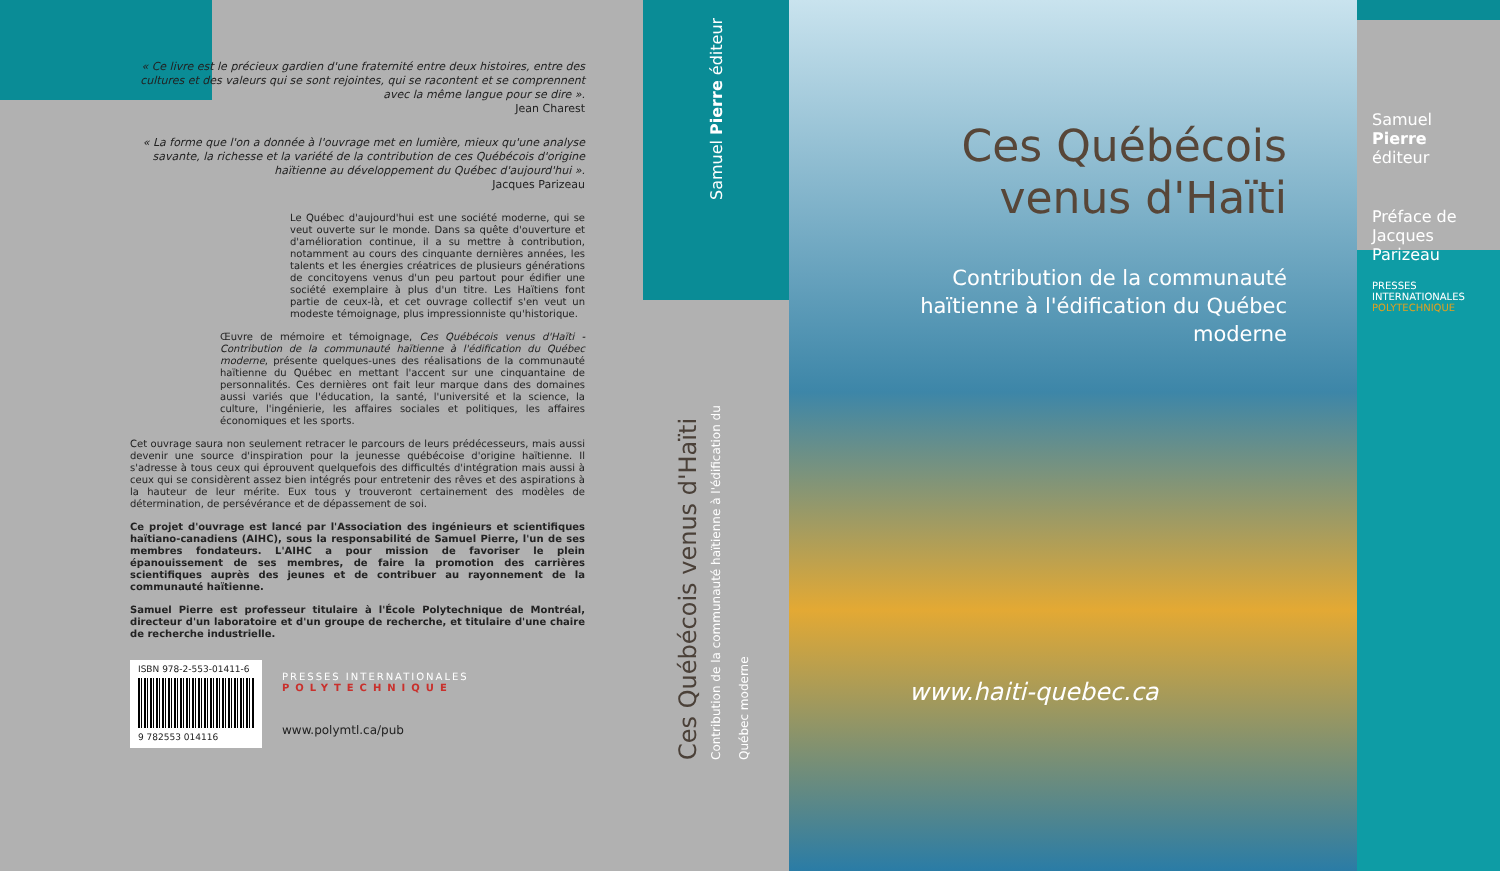« Ce livre est le précieux gardien d'une fraternité entre deux histoires, entre des cultures et des valeurs qui se sont rejointes, qui se racontent et se comprennent avec la même langue pour se dire ».
Jean Charest
« La forme que l'on a donnée à l'ouvrage met en lumière, mieux qu'une analyse savante, la richesse et la variété de la contribution de ces Québécois d'origine haïtienne au développement du Québec d'aujourd'hui ».
Jacques Parizeau
Le Québec d'aujourd'hui est une société moderne, qui se veut ouverte sur le monde. Dans sa quête d'ouverture et d'amélioration continue, il a su mettre à contribution, notamment au cours des cinquante dernières années, les talents et les énergies créatrices de plusieurs générations de concitoyens venus d'un peu partout pour édifier une société exemplaire à plus d'un titre. Les Haïtiens font partie de ceux-là, et cet ouvrage collectif s'en veut un modeste témoignage, plus impressionniste qu'historique.
Œuvre de mémoire et témoignage, Ces Québécois venus d'Haïti - Contribution de la communauté haïtienne à l'édification du Québec moderne, présente quelques-unes des réalisations de la communauté haïtienne du Québec en mettant l'accent sur une cinquantaine de personnalités. Ces dernières ont fait leur marque dans des domaines aussi variés que l'éducation, la santé, l'université et la science, la culture, l'ingénierie, les affaires sociales et politiques, les affaires économiques et les sports.
Cet ouvrage saura non seulement retracer le parcours de leurs prédécesseurs, mais aussi devenir une source d'inspiration pour la jeunesse québécoise d'origine haïtienne. Il s'adresse à tous ceux qui éprouvent quelquefois des difficultés d'intégration mais aussi à ceux qui se considèrent assez bien intégrés pour entretenir des rêves et des aspirations à la hauteur de leur mérite. Eux tous y trouveront certainement des modèles de détermination, de persévérance et de dépassement de soi.
Ce projet d'ouvrage est lancé par l'Association des ingénieurs et scientifiques haïtiano-canadiens (AIHC), sous la responsabilité de Samuel Pierre, l'un de ses membres fondateurs. L'AIHC a pour mission de favoriser le plein épanouissement de ses membres, de faire la promotion des carrières scientifiques auprès des jeunes et de contribuer au rayonnement de la communauté haïtienne.
Samuel Pierre est professeur titulaire à l'École Polytechnique de Montréal, directeur d'un laboratoire et d'un groupe de recherche, et titulaire d'une chaire de recherche industrielle.
ISBN 978-2-553-01411-6
9 782553 014116
PRESSES INTERNATIONALES
POLYTECHNIQUE
www.polymtl.ca/pub
Samuel Pierre éditeur
Ces Québécois venus d'Haïti Contribution de la communauté haïtienne à l'édification du Québec moderne
Ces Québécois venus d'Haïti
Contribution de la communauté haïtienne à l'édification du Québec moderne
www.haiti-quebec.ca
Samuel
Pierre
éditeur
Préface de Jacques Parizeau
PRESSES INTERNATIONALES POLYTECHNIQUE